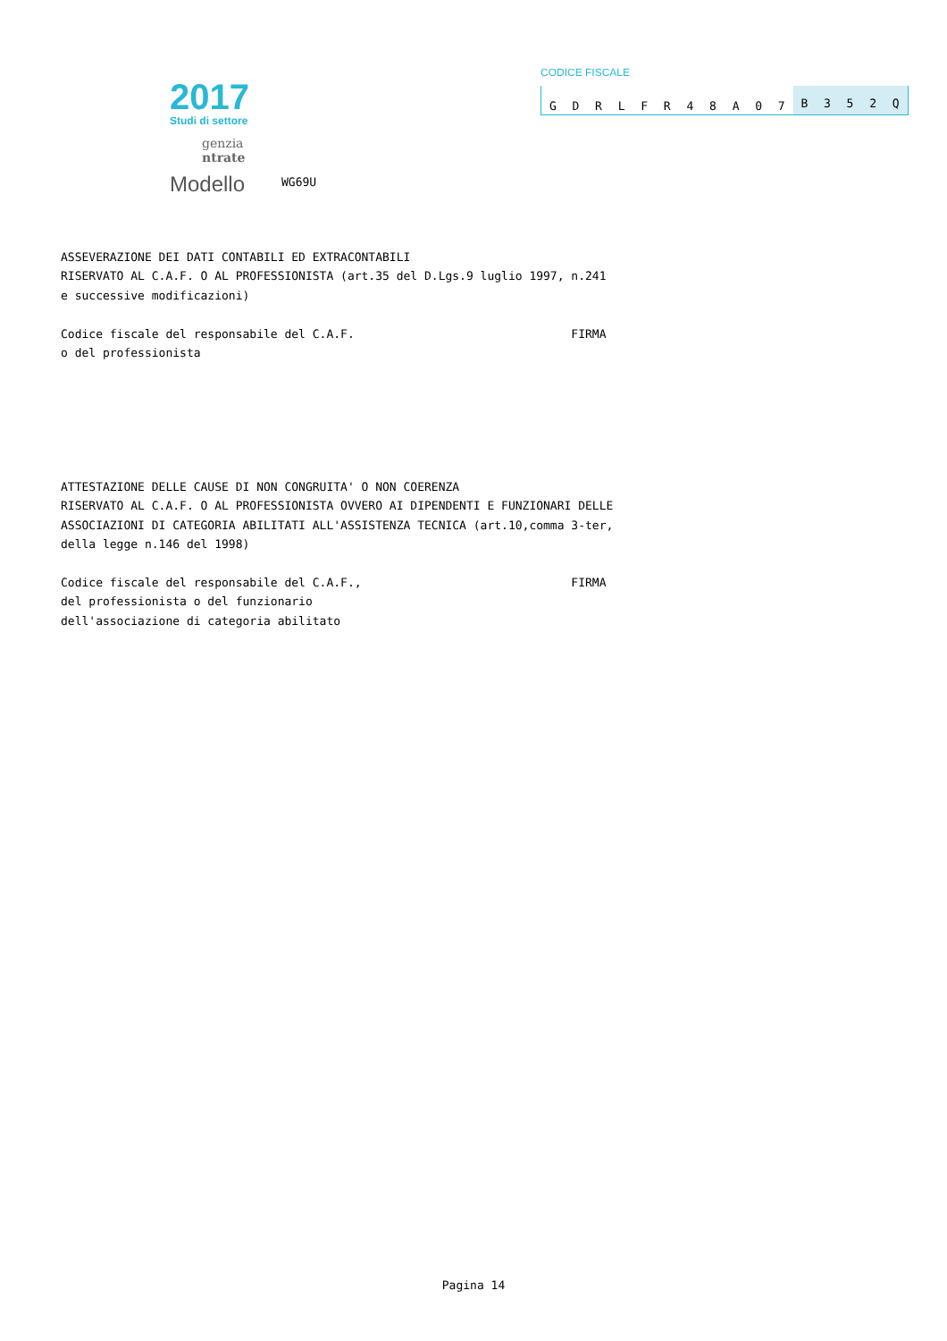2017
Studi di settore
genzia
ntrate
Modello
WG69U
CODICE FISCALE
GDRLFR 48 A 07 B 352 Q
ASSEVERAZIONE DEI DATI CONTABILI ED EXTRACONTABILI RISERVATO AL C.A.F. O AL PROFESSIONISTA (art.35 del D.Lgs.9 luglio 1997, n.241 e successive modificazioni) Codice fiscale del responsabile del C.A.F. FIRMA o del professionista ATTESTAZIONE DELLE CAUSE DI NON CONGRUITA' O NON COERENZA RISERVATO AL C.A.F. O AL PROFESSIONISTA OVVERO AI DIPENDENTI E FUNZIONARI DELLE ASSOCIAZIONI DI CATEGORIA ABILITATI ALL'ASSISTENZA TECNICA (art.10,comma 3-ter, della legge n.146 del 1998) Codice fiscale del responsabile del C.A.F., FIRMA del professionista o del funzionario dell'associazione di categoria abilitato
Pagina 14